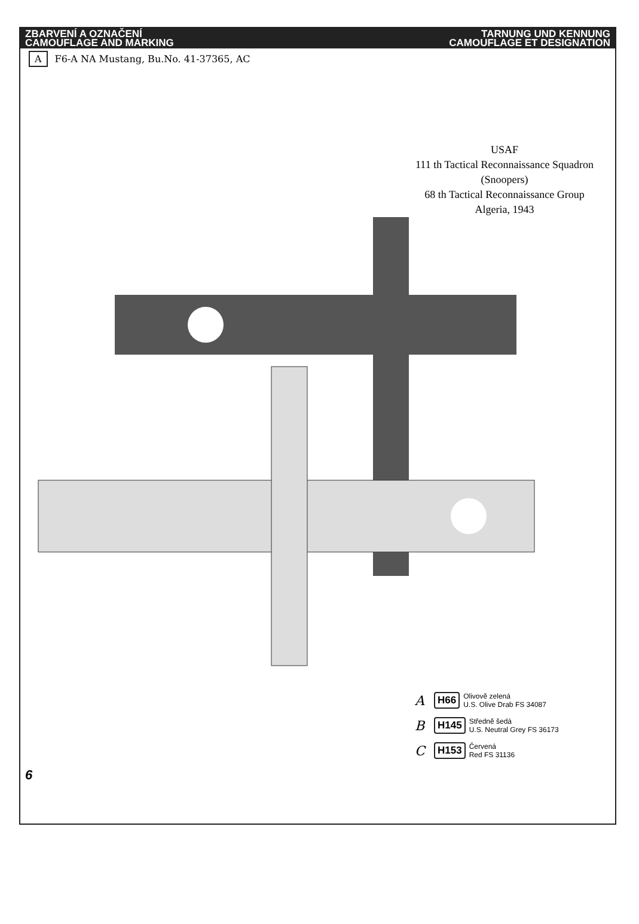ZBARVENÍ A OZNAČENÍ
CAMOUFLAGE AND MARKING
TARNUNG UND KENNUNG
CAMOUFLAGE ET DESIGNATION
A F6-A NA Mustang, Bu.No. 41-37365, AC
USAF
111 th Tactical Reconnaissance Squadron
(Snoopers)
68 th Tactical Reconnaissance Group
Algeria, 1943
A H66 Olivově zelená
U.S. Olive Drab FS 34087
B H145 Středně šedá
U.S. Neutral Grey FS 36173
C H153 Červená
Red FS 31136
6